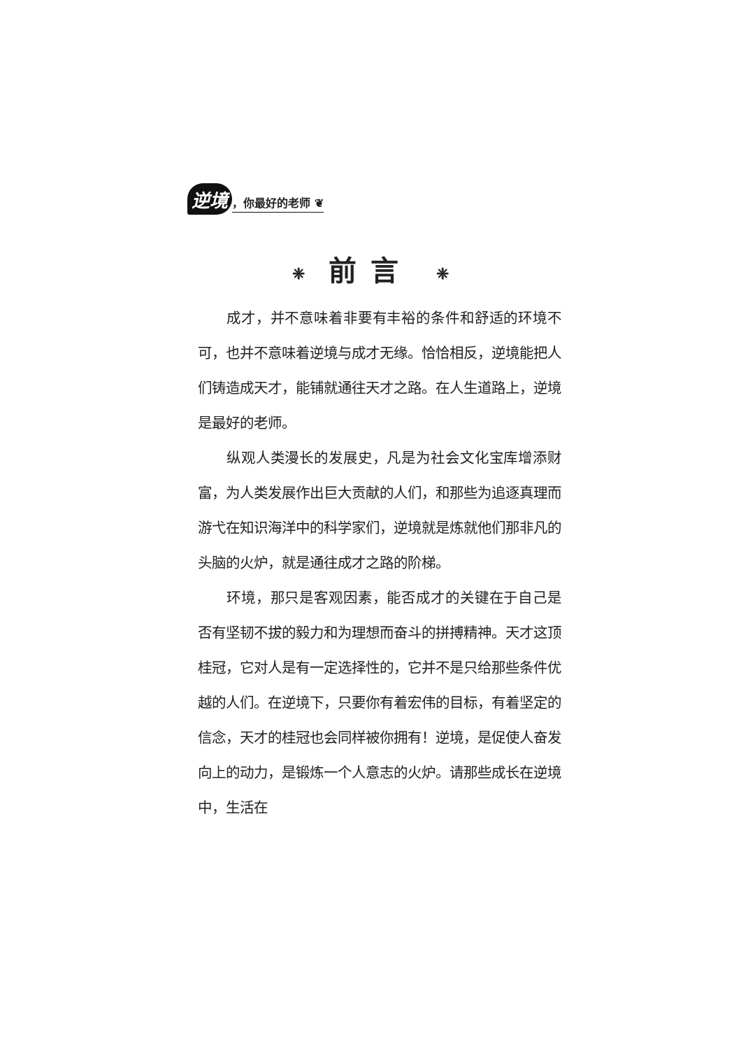逆境 ，你最好的老师 ❦
❈ 前言 ❈
成才，并不意味着非要有丰裕的条件和舒适的环境不可，也并不意味着逆境与成才无缘。恰恰相反，逆境能把人们铸造成天才，能铺就通往天才之路。在人生道路上，逆境是最好的老师。
纵观人类漫长的发展史，凡是为社会文化宝库增添财富，为人类发展作出巨大贡献的人们，和那些为追逐真理而游弋在知识海洋中的科学家们，逆境就是炼就他们那非凡的头脑的火炉，就是通往成才之路的阶梯。
环境，那只是客观因素，能否成才的关键在于自己是否有坚韧不拔的毅力和为理想而奋斗的拼搏精神。天才这顶桂冠，它对人是有一定选择性的，它并不是只给那些条件优越的人们。在逆境下，只要你有着宏伟的目标，有着坚定的信念，天才的桂冠也会同样被你拥有！逆境，是促使人奋发向上的动力，是锻炼一个人意志的火炉。请那些成长在逆境中，生活在